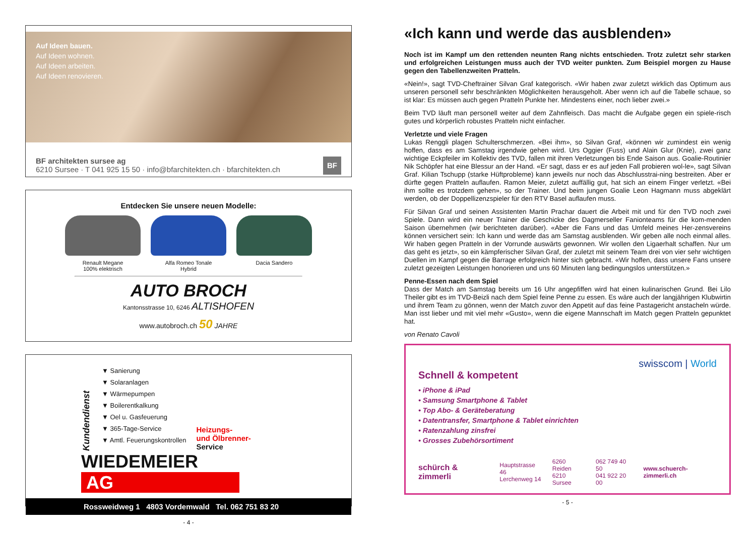Auf Ideen bauen.
Auf Ideen wohnen.
Auf Ideen arbeiten.
Auf Ideen renovieren.
BF architekten sursee ag
6210 Sursee · T 041 925 15 50 · info@bfarchitekten.ch · bfarchitekten.ch
BF
Entdecken Sie unsere neuen Modelle:
Renault Megane
100% elektrisch
Alfa Romeo Tonale
Hybrid
Dacia Sandero
AUTO BROCH
Kantonsstrasse 10, 6246 ALTISHOFEN
www.autobroch.ch 50 JAHRE
Kundendienst
▼ Sanierung
▼ Solaranlagen
▼ Wärmepumpen
▼ Boilerentkalkung
▼ Oel u. Gasfeuerung
▼ 365-Tage-Service
▼ Amtl. Feuerungskontrollen
Heizungs-
und Ölbrenner-
Service
WIEDEMEIER AG
Rossweidweg 1 4803 Vordemwald Tel. 062 751 83 20
- 4 -
«Ich kann und werde das ausblenden»
Noch ist im Kampf um den rettenden neunten Rang nichts entschieden. Trotz zuletzt sehr starken und erfolgreichen Leistungen muss auch der TVD weiter punkten. Zum Beispiel morgen zu Hause gegen den Tabellenzweiten Pratteln.
«Nein!», sagt TVD-Cheftrainer Silvan Graf kategorisch. «Wir haben zwar zuletzt wirklich das Optimum aus unseren personell sehr beschränkten Möglichkeiten herausgeholt. Aber wenn ich auf die Tabelle schaue, so ist klar: Es müssen auch gegen Pratteln Punkte her. Mindestens einer, noch lieber zwei.»
Beim TVD läuft man personell weiter auf dem Zahnfleisch. Das macht die Aufgabe gegen ein spiele-risch gutes und körperlich robustes Pratteln nicht einfacher.
Verletzte und viele Fragen
Lukas Renggli plagen Schulterschmerzen. «Bei ihm», so Silvan Graf, «können wir zumindest ein wenig hoffen, dass es am Samstag irgendwie gehen wird. Urs Oggier (Fuss) und Alain Glur (Knie), zwei ganz wichtige Eckpfeiler im Kollektiv des TVD, fallen mit ihren Verletzungen bis Ende Saison aus. Goalie-Routinier Nik Schöpfer hat eine Blessur an der Hand. «Er sagt, dass er es auf jeden Fall probieren wol-le», sagt Silvan Graf. Kilian Tschupp (starke Hüftprobleme) kann jeweils nur noch das Abschlusstrai-ning bestreiten. Aber er dürfte gegen Pratteln auflaufen. Ramon Meier, zuletzt auffällig gut, hat sich an einem Finger verletzt. «Bei ihm sollte es trotzdem gehen», so der Trainer. Und beim jungen Goalie Leon Hagmann muss abgeklärt werden, ob der Doppellizenzspieler für den RTV Basel auflaufen muss.
Für Silvan Graf und seinen Assistenten Martin Prachar dauert die Arbeit mit und für den TVD noch zwei Spiele. Dann wird ein neuer Trainer die Geschicke des Dagmerseller Fanionteams für die kom-menden Saison übernehmen (wir berichteten darüber). «Aber die Fans und das Umfeld meines Her-zensvereins können versichert sein: Ich kann und werde das am Samstag ausblenden. Wir geben alle noch einmal alles. Wir haben gegen Pratteln in der Vorrunde auswärts gewonnen. Wir wollen den Ligaerhalt schaffen. Nur um das geht es jetzt», so ein kämpferischer Silvan Graf, der zuletzt mit seinem Team drei von vier sehr wichtigen Duellen im Kampf gegen die Barrage erfolgreich hinter sich gebracht. «Wir hoffen, dass unsere Fans unsere zuletzt gezeigten Leistungen honorieren und uns 60 Minuten lang bedingungslos unterstützen.»
Penne-Essen nach dem Spiel
Dass der Match am Samstag bereits um 16 Uhr angepfiffen wird hat einen kulinarischen Grund. Bei Lilo Theiler gibt es im TVD-Beizli nach dem Spiel feine Penne zu essen. Es wäre auch der langjährigen Klubwirtin und ihrem Team zu gönnen, wenn der Match zuvor den Appetit auf das feine Pastagericht anstacheln würde. Man isst lieber und mit viel mehr «Gusto», wenn die eigene Mannschaft im Match gegen Pratteln gepunktet hat.
von Renato Cavoli
swisscom | World
Schnell & kompetent
• iPhone & iPad
• Samsung Smartphone & Tablet
• Top Abo- & Geräteberatung
• Datentransfer, Smartphone & Tablet einrichten
• Ratenzahlung zinsfrei
• Grosses Zubehörsortiment
schürch & zimmerli Hauptstrasse 46
Lerchenweg 14 6260 Reiden
6210 Sursee 062 749 40 50
041 922 20 00 www.schuerch-zimmerli.ch
- 5 -